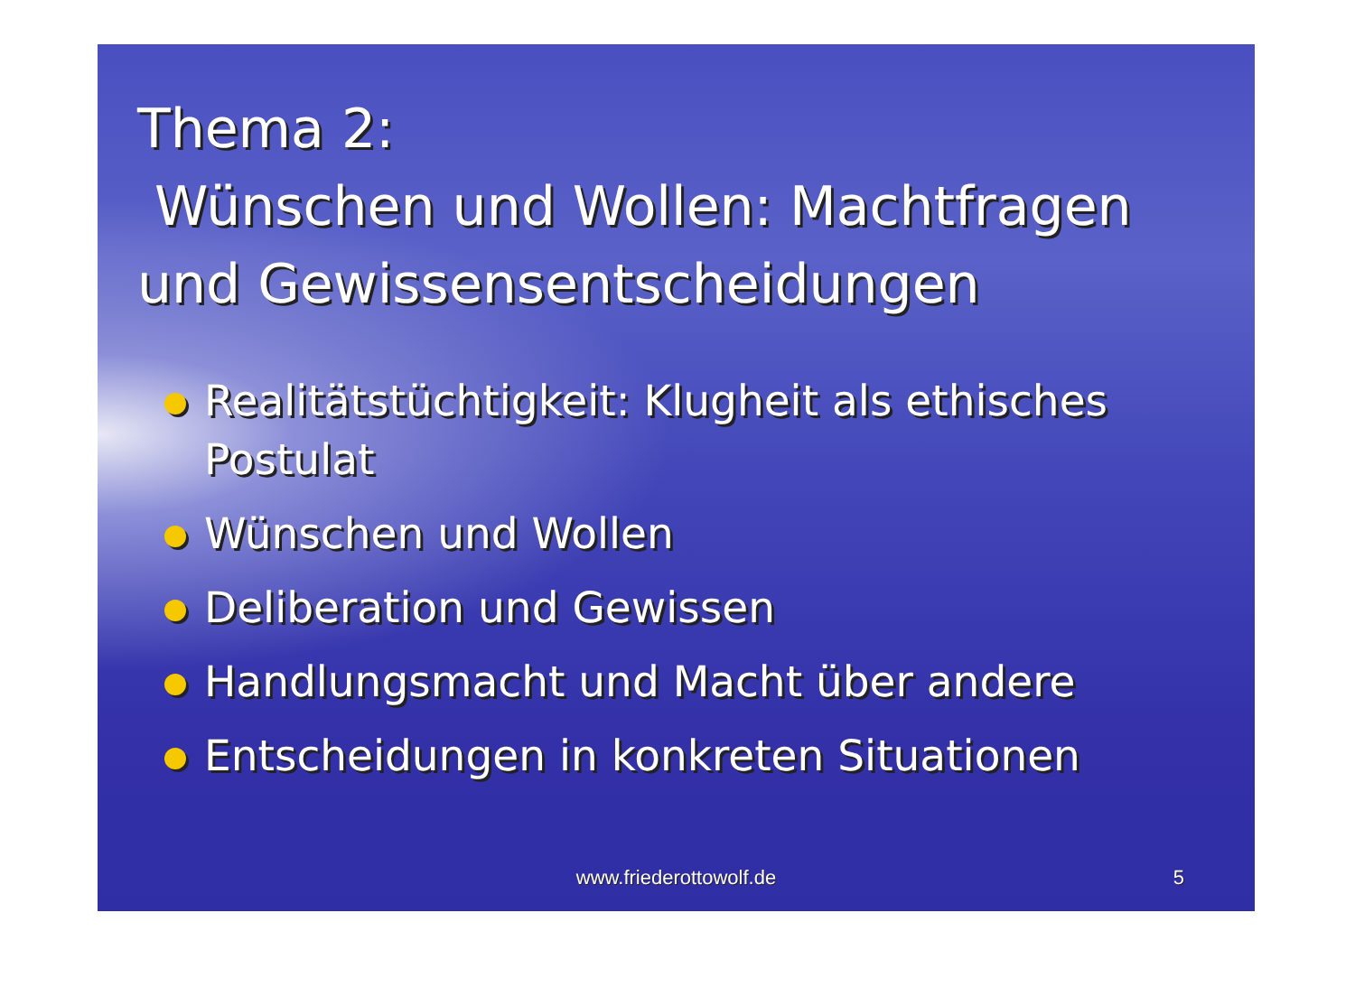Thema 2:
Wünschen und Wollen: Machtfragen und Gewissensentscheidungen
Realitätstüchtigkeit: Klugheit als ethisches Postulat
Wünschen und Wollen
Deliberation und Gewissen
Handlungsmacht und Macht über andere
Entscheidungen in konkreten Situationen
www.friederottowolf.de 5